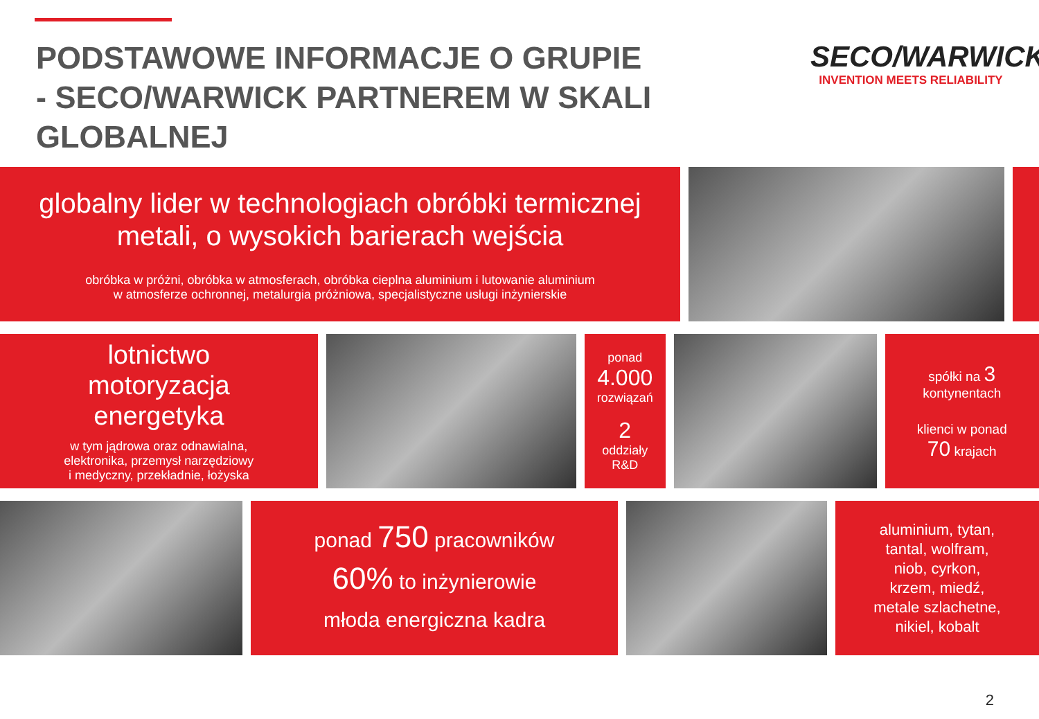PODSTAWOWE INFORMACJE O GRUPIE
- SECO/WARWICK PARTNEREM W SKALI GLOBALNEJ
SECO/WARWICK
INVENTION MEETS RELIABILITY
globalny lider w technologiach obróbki termicznej
metali, o wysokich barierach wejścia
obróbka w próżni, obróbka w atmosferach, obróbka cieplna aluminium i lutowanie aluminium
w atmosferze ochronnej, metalurgia próżniowa, specjalistyczne usługi inżynierskie
lotnictwo
motoryzacja
energetyka
w tym jądrowa oraz odnawialna,
elektronika, przemysł narzędziowy
i medyczny, przekładnie, łożyska
ponad
4.000
rozwiązań
2
oddziały
R&D
spółki na 3
kontynentach
klienci w ponad
70 krajach
ponad 750 pracowników
60% to inżynierowie
młoda energiczna kadra
aluminium, tytan,
tantal, wolfram,
niob, cyrkon,
krzem, miedź,
metale szlachetne,
nikiel, kobalt
2